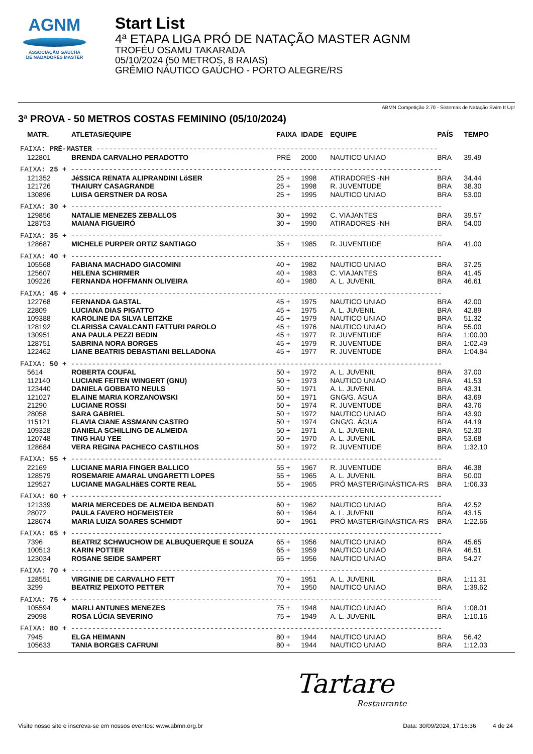AGNM
ASSOCIAÇÃO GAÚCHA
DE NADADORES MASTER
Start List
4ª ETAPA LIGA PRÓ DE NATAÇÃO MASTER AGNM
TROFÉU OSAMU TAKARADA
05/10/2024 (50 METROS, 8 RAIAS)
GRÊMIO NÁUTICO GAÚCHO - PORTO ALEGRE/RS
ABMN Competição 2.70 - Sistemas de Natação Swim It Up!
3ª PROVA - 50 METROS COSTAS FEMININO (05/10/2024)
| MATR. | ATLETAS/EQUIPE | FAIXA | IDADE | EQUIPE | PAÍS | TEMPO |
| --- | --- | --- | --- | --- | --- | --- |
| FAIXA: PRÉ-MASTER --------------------------------------------------------------------------------- | | | | | | |
| 122801 | BRENDA CARVALHO PERADOTTO | PRÉ | 2000 | NAUTICO UNIAO | BRA | 39.49 |
| FAIXA: 25 + ---------------------------------------------------------------------------------------- | | | | | | |
| 121352 | JéSSICA RENATA ALIPRANDINI LöSER | 25 + | 1998 | ATIRADORES -NH | BRA | 34.44 |
| 121726 | THAIURY CASAGRANDE | 25 + | 1998 | R. JUVENTUDE | BRA | 38.30 |
| 130896 | LUISA GERSTNER DA ROSA | 25 + | 1995 | NAUTICO UNIAO | BRA | 53.00 |
| FAIXA: 30 + ---------------------------------------------------------------------------------------- | | | | | | |
| 129856 | NATALIE MENEZES ZEBALLOS | 30 + | 1992 | C. VIAJANTES | BRA | 39.57 |
| 128753 | MAIANA FIGUEIRÓ | 30 + | 1990 | ATIRADORES -NH | BRA | 54.00 |
| FAIXA: 35 + ---------------------------------------------------------------------------------------- | | | | | | |
| 128687 | MICHELE PURPER ORTIZ SANTIAGO | 35 + | 1985 | R. JUVENTUDE | BRA | 41.00 |
| FAIXA: 40 + ---------------------------------------------------------------------------------------- | | | | | | |
| 105568 | FABIANA MACHADO GIACOMINI | 40 + | 1982 | NAUTICO UNIAO | BRA | 37.25 |
| 125607 | HELENA SCHIRMER | 40 + | 1983 | C. VIAJANTES | BRA | 41.45 |
| 109226 | FERNANDA HOFFMANN OLIVEIRA | 40 + | 1980 | A. L. JUVENIL | BRA | 46.61 |
| FAIXA: 45 + ---------------------------------------------------------------------------------------- | | | | | | |
| 122768 | FERNANDA GASTAL | 45 + | 1975 | NAUTICO UNIAO | BRA | 42.00 |
| 22809 | LUCIANA DIAS PIGATTO | 45 + | 1975 | A. L. JUVENIL | BRA | 42.89 |
| 109388 | KAROLINE DA SILVA LEITZKE | 45 + | 1979 | NAUTICO UNIAO | BRA | 51.32 |
| 128192 | CLARISSA CAVALCANTI FATTURI PAROLO | 45 + | 1976 | NAUTICO UNIAO | BRA | 55.00 |
| 130951 | ANA PAULA PEZZI BEDIN | 45 + | 1977 | R. JUVENTUDE | BRA | 1:00.00 |
| 128751 | SABRINA NORA BORGES | 45 + | 1979 | R. JUVENTUDE | BRA | 1:02.49 |
| 122462 | LIANE BEATRIS DEBASTIANI BELLADONA | 45 + | 1977 | R. JUVENTUDE | BRA | 1:04.84 |
| FAIXA: 50 + ---------------------------------------------------------------------------------------- | | | | | | |
| 5614 | ROBERTA COUFAL | 50 + | 1972 | A. L. JUVENIL | BRA | 37.00 |
| 112140 | LUCIANE FEITEN WINGERT (GNU) | 50 + | 1973 | NAUTICO UNIAO | BRA | 41.53 |
| 123440 | DANIELA GOBBATO NEULS | 50 + | 1971 | A. L. JUVENIL | BRA | 43.31 |
| 121027 | ELAINE MARIA KORZANOWSKI | 50 + | 1971 | GNG/G. ÁGUA | BRA | 43.69 |
| 21290 | LUCIANE ROSSI | 50 + | 1974 | R. JUVENTUDE | BRA | 43.76 |
| 28058 | SARA GABRIEL | 50 + | 1972 | NAUTICO UNIAO | BRA | 43.90 |
| 115121 | FLAVIA CIANE ASSMANN CASTRO | 50 + | 1974 | GNG/G. ÁGUA | BRA | 44.19 |
| 109328 | DANIELA SCHILLING DE ALMEIDA | 50 + | 1971 | A. L. JUVENIL | BRA | 52.30 |
| 120748 | TING HAU YEE | 50 + | 1970 | A. L. JUVENIL | BRA | 53.68 |
| 128684 | VERA REGINA PACHECO CASTILHOS | 50 + | 1972 | R. JUVENTUDE | BRA | 1:32.10 |
| FAIXA: 55 + ---------------------------------------------------------------------------------------- | | | | | | |
| 22169 | LUCIANE MARIA FINGER BALLICO | 55 + | 1967 | R. JUVENTUDE | BRA | 46.38 |
| 128579 | ROSEMARIE AMARAL UNGARETTI LOPES | 55 + | 1965 | A. L. JUVENIL | BRA | 50.00 |
| 129527 | LUCIANE MAGALHãES CORTE REAL | 55 + | 1965 | PRÓ MASTER/GINÁSTICA-RS | BRA | 1:06.33 |
| FAIXA: 60 + ---------------------------------------------------------------------------------------- | | | | | | |
| 121339 | MARIA MERCEDES DE ALMEIDA BENDATI | 60 + | 1962 | NAUTICO UNIAO | BRA | 42.52 |
| 28072 | PAULA FAVERO HOFMEISTER | 60 + | 1964 | A. L. JUVENIL | BRA | 43.15 |
| 128674 | MARIA LUIZA SOARES SCHMIDT | 60 + | 1961 | PRÓ MASTER/GINÁSTICA-RS | BRA | 1:22.66 |
| FAIXA: 65 + ---------------------------------------------------------------------------------------- | | | | | | |
| 7396 | BEATRIZ SCHWUCHOW DE ALBUQUERQUE E SOUZA | 65 + | 1956 | NAUTICO UNIAO | BRA | 45.65 |
| 100513 | KARIN POTTER | 65 + | 1959 | NAUTICO UNIAO | BRA | 46.51 |
| 123034 | ROSANE SEIDE SAMPERT | 65 + | 1956 | NAUTICO UNIAO | BRA | 54.27 |
| FAIXA: 70 + ---------------------------------------------------------------------------------------- | | | | | | |
| 128551 | VIRGINIE DE CARVALHO FETT | 70 + | 1951 | A. L. JUVENIL | BRA | 1:11.31 |
| 3299 | BEATRIZ PEIXOTO PETTER | 70 + | 1950 | NAUTICO UNIAO | BRA | 1:39.62 |
| FAIXA: 75 + ---------------------------------------------------------------------------------------- | | | | | | |
| 105594 | MARLI ANTUNES MENEZES | 75 + | 1948 | NAUTICO UNIAO | BRA | 1:08.01 |
| 29098 | ROSA LÚCIA SEVERINO | 75 + | 1949 | A. L. JUVENIL | BRA | 1:10.16 |
| FAIXA: 80 + ---------------------------------------------------------------------------------------- | | | | | | |
| 7945 | ELGA HEIMANN | 80 + | 1944 | NAUTICO UNIAO | BRA | 56.42 |
| 105633 | TANIA BORGES CAFRUNI | 80 + | 1944 | NAUTICO UNIAO | BRA | 1:12.03 |
Tartare
Restaurante
Visite nosso site e inscreva-se em nossos eventos: www.abmn.org.br Data: 30/09/2024, 17:16:36 4 de 24